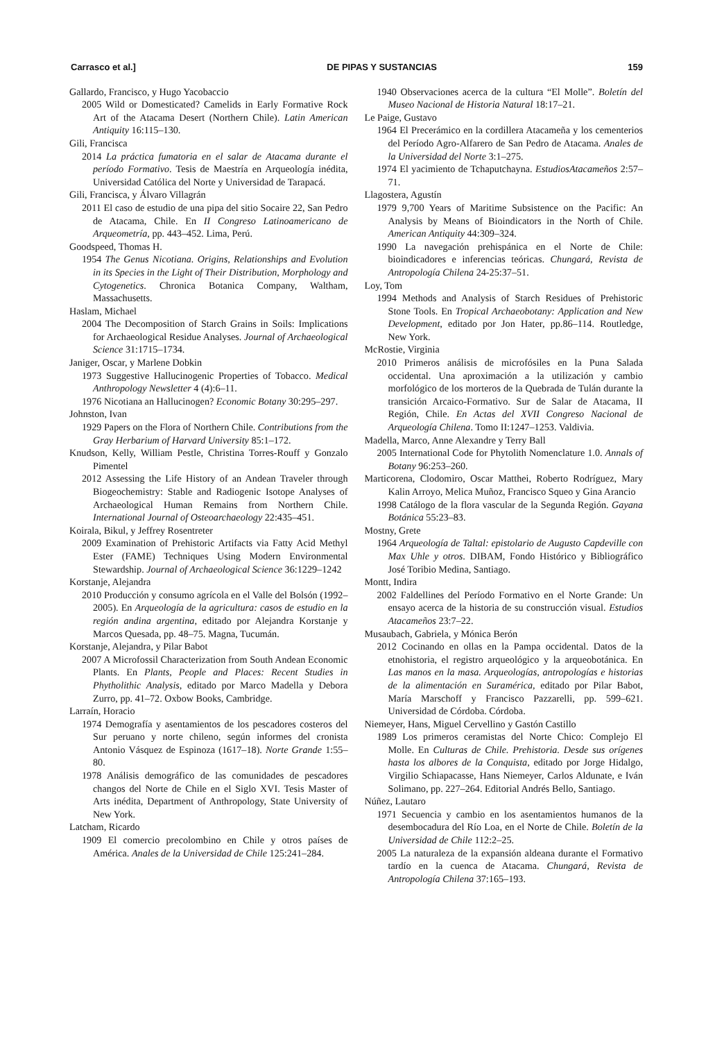Carrasco et al.] DE PIPAS Y SUSTANCIAS 159
Gallardo, Francisco, y Hugo Yacobaccio
2005 Wild or Domesticated? Camelids in Early Formative Rock Art of the Atacama Desert (Northern Chile). Latin American Antiquity 16:115–130.
Gili, Francisca
2014 La práctica fumatoria en el salar de Atacama durante el período Formativo. Tesis de Maestría en Arqueología inédita, Universidad Católica del Norte y Universidad de Tarapacá.
Gili, Francisca, y Álvaro Villagrán
2011 El caso de estudio de una pipa del sitio Socaire 22, San Pedro de Atacama, Chile. En II Congreso Latinoamericano de Arqueometría, pp. 443–452. Lima, Perú.
Goodspeed, Thomas H.
1954 The Genus Nicotiana. Origins, Relationships and Evolution in its Species in the Light of Their Distribution, Morphology and Cytogenetics. Chronica Botanica Company, Waltham, Massachusetts.
Haslam, Michael
2004 The Decomposition of Starch Grains in Soils: Implications for Archaeological Residue Analyses. Journal of Archaeological Science 31:1715–1734.
Janiger, Oscar, y Marlene Dobkin
1973 Suggestive Hallucinogenic Properties of Tobacco. Medical Anthropology Newsletter 4 (4):6–11.
1976 Nicotiana an Hallucinogen? Economic Botany 30:295–297.
Johnston, Ivan
1929 Papers on the Flora of Northern Chile. Contributions from the Gray Herbarium of Harvard University 85:1–172.
Knudson, Kelly, William Pestle, Christina Torres-Rouff y Gonzalo Pimentel
2012 Assessing the Life History of an Andean Traveler through Biogeochemistry: Stable and Radiogenic Isotope Analyses of Archaeological Human Remains from Northern Chile. International Journal of Osteoarchaeology 22:435–451.
Koirala, Bikul, y Jeffrey Rosentreter
2009 Examination of Prehistoric Artifacts via Fatty Acid Methyl Ester (FAME) Techniques Using Modern Environmental Stewardship. Journal of Archaeological Science 36:1229–1242
Korstanje, Alejandra
2010 Producción y consumo agrícola en el Valle del Bolsón (1992–2005). En Arqueología de la agricultura: casos de estudio en la región andina argentina, editado por Alejandra Korstanje y Marcos Quesada, pp. 48–75. Magna, Tucumán.
Korstanje, Alejandra, y Pilar Babot
2007 A Microfossil Characterization from South Andean Economic Plants. En Plants, People and Places: Recent Studies in Phytholithic Analysis, editado por Marco Madella y Debora Zurro, pp. 41–72. Oxbow Books, Cambridge.
Larraín, Horacio
1974 Demografía y asentamientos de los pescadores costeros del Sur peruano y norte chileno, según informes del cronista Antonio Vásquez de Espinoza (1617–18). Norte Grande 1:55–80.
1978 Análisis demográfico de las comunidades de pescadores changos del Norte de Chile en el Siglo XVI. Tesis Master of Arts inédita, Department of Anthropology, State University of New York.
Latcham, Ricardo
1909 El comercio precolombino en Chile y otros países de América. Anales de la Universidad de Chile 125:241–284.
1940 Observaciones acerca de la cultura “El Molle”. Boletín del Museo Nacional de Historia Natural 18:17–21.
Le Paige, Gustavo
1964 El Precerámico en la cordillera Atacameña y los cementerios del Período Agro-Alfarero de San Pedro de Atacama. Anales de la Universidad del Norte 3:1–275.
1974 El yacimiento de Tchaputchayna. EstudiosAtacameños 2:57–71.
Llagostera, Agustín
1979 9,700 Years of Maritime Subsistence on the Pacific: An Analysis by Means of Bioindicators in the North of Chile. American Antiquity 44:309–324.
1990 La navegación prehispánica en el Norte de Chile: bioindicadores e inferencias teóricas. Chungará, Revista de Antropología Chilena 24-25:37–51.
Loy, Tom
1994 Methods and Analysis of Starch Residues of Prehistoric Stone Tools. En Tropical Archaeobotany: Application and New Development, editado por Jon Hater, pp.86–114. Routledge, New York.
McRostie, Virginia
2010 Primeros análisis de microfósiles en la Puna Salada occidental. Una aproximación a la utilización y cambio morfológico de los morteros de la Quebrada de Tulán durante la transición Arcaico-Formativo. Sur de Salar de Atacama, II Región, Chile. En Actas del XVII Congreso Nacional de Arqueología Chilena. Tomo II:1247–1253. Valdivia.
Madella, Marco, Anne Alexandre y Terry Ball
2005 International Code for Phytolith Nomenclature 1.0. Annals of Botany 96:253–260.
Marticorena, Clodomiro, Oscar Matthei, Roberto Rodríguez, Mary Kalin Arroyo, Melica Muñoz, Francisco Squeo y Gina Arancio
1998 Catálogo de la flora vascular de la Segunda Región. Gayana Botánica 55:23–83.
Mostny, Grete
1964 Arqueología de Taltal: epistolario de Augusto Capdeville con Max Uhle y otros. DIBAM, Fondo Histórico y Bibliográfico José Toribio Medina, Santiago.
Montt, Indira
2002 Faldellines del Período Formativo en el Norte Grande: Un ensayo acerca de la historia de su construcción visual. Estudios Atacameños 23:7–22.
Musaubach, Gabriela, y Mónica Berón
2012 Cocinando en ollas en la Pampa occidental. Datos de la etnohistoria, el registro arqueológico y la arqueobotánica. En Las manos en la masa. Arqueologías, antropologías e historias de la alimentación en Suramérica, editado por Pilar Babot, María Marschoff y Francisco Pazzarelli, pp. 599–621. Universidad de Córdoba. Córdoba.
Niemeyer, Hans, Miguel Cervellino y Gastón Castillo
1989 Los primeros ceramistas del Norte Chico: Complejo El Molle. En Culturas de Chile. Prehistoria. Desde sus orígenes hasta los albores de la Conquista, editado por Jorge Hidalgo, Virgilio Schiapacasse, Hans Niemeyer, Carlos Aldunate, e Iván Solimano, pp. 227–264. Editorial Andrés Bello, Santiago.
Núñez, Lautaro
1971 Secuencia y cambio en los asentamientos humanos de la desembocadura del Río Loa, en el Norte de Chile. Boletín de la Universidad de Chile 112:2–25.
2005 La naturaleza de la expansión aldeana durante el Formativo tardío en la cuenca de Atacama. Chungará, Revista de Antropología Chilena 37:165–193.